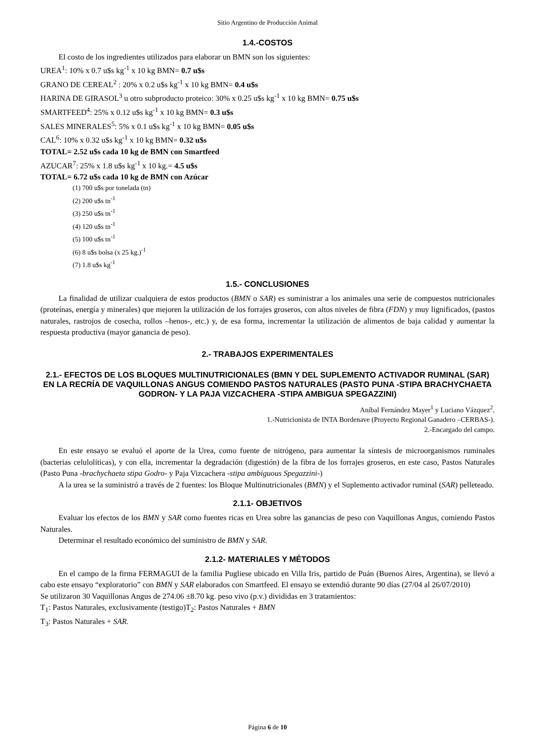Sitio Argentino de Producción Animal
1.4.-COSTOS
El costo de los ingredientes utilizados para elaborar un BMN son los siguientes:
UREA<sup>1</sup>: 10% x 0.7 u$s kg<sup>-1</sup> x 10 kg BMN= 0.7 u$s
GRANO DE CEREAL<sup>2</sup> : 20% x 0.2 u$s kg<sup>-1</sup> x 10 kg BMN= 0.4 u$s
HARINA DE GIRASOL<sup>3</sup> u otro subproducto proteico: 30% x 0.25 u$s kg<sup>-1</sup> x 10 kg BMN= 0.75 u$s
SMARTFEED<sup>4</sup>: 25% x 0.12 u$s kg<sup>-1</sup> x 10 kg BMN= 0.3 u$s
SALES MINERALES<sup>5</sup>: 5% x 0.1 u$s kg<sup>-1</sup> x 10 kg BMN= 0.05 u$s
CAL<sup>6</sup>: 10% x 0.32 u$s kg<sup>-1</sup> x 10 kg BMN= 0.32 u$s
TOTAL= 2.52 u$s cada 10 kg de BMN con Smartfeed
AZUCAR<sup>7</sup>: 25% x 1.8 u$s kg<sup>-1</sup> x 10 kg.= 4.5 u$s
TOTAL= 6.72 u$s cada 10 kg de BMN con Azúcar
(1) 700 u$s por tonelada (tn)
(2) 200 u$s tn<sup>-1</sup>
(3) 250 u$s tn<sup>-1</sup>
(4) 120 u$s tn<sup>-1</sup>
(5) 100 u$s tn<sup>-1</sup>
(6) 8 u$s bolsa (x 25 kg.)<sup>-1</sup>
(7) 1.8 u$s kg<sup>-1</sup>
1.5.- CONCLUSIONES
La finalidad de utilizar cualquiera de estos productos (BMN o SAR) es suministrar a los animales una serie de compuestos nutricionales (proteínas, energía y minerales) que mejoren la utilización de los forrajes groseros, con altos niveles de fibra (FDN) y muy lignificados, (pastos naturales, rastrojos de cosecha, rollos –henos-, etc.) y, de esa forma, incrementar la utilización de alimentos de baja calidad y aumentar la respuesta productiva (mayor ganancia de peso).
2.- TRABAJOS EXPERIMENTALES
2.1.- EFECTOS DE LOS BLOQUES MULTINUTRICIONALES (BMN Y DEL SUPLEMENTO ACTIVADOR RUMINAL (SAR) EN LA RECRÍA DE VAQUILLONAS ANGUS COMIENDO PASTOS NATURALES (PASTO PUNA -STIPA BRACHYCHAETA GODRON- Y LA PAJA VIZCACHERA -STIPA AMBIGUA SPEGAZZINI)
Aníbal Fernández Mayer<sup>1</sup> y Luciano Vázquez<sup>2</sup>.
1.-Nutricionista de INTA Bordenave (Proyecto Regional Ganadero –CERBAS-).
2.-Encargado del campo.
En este ensayo se evaluó el aporte de la Urea, como fuente de nitrógeno, para aumentar la síntesis de microorganismos ruminales (bacterias celulolíticas), y con ella, incrementar la degradación (digestión) de la fibra de los forrajes groseros, en este caso, Pastos Naturales (Pasto Puna -brachychaeta stipa Godro- y Paja Vizcachera -stipa ambiguous Spegazzini-)
A la urea se la suministró a través de 2 fuentes: los Bloque Multinutricionales (BMN) y el Suplemento activador ruminal (SAR) pelleteado.
2.1.1- OBJETIVOS
Evaluar los efectos de los BMN y SAR como fuentes ricas en Urea sobre las ganancias de peso con Vaquillonas Angus, comiendo Pastos Naturales.
Determinar el resultado económico del suministro de BMN y SAR.
2.1.2- MATERIALES Y MÉTODOS
En el campo de la firma FERMAGUI de la familia Pugliese ubicado en Villa Iris, partido de Puán (Buenos Aires, Argentina), se llevó a cabo este ensayo “exploratorio” con BMN y SAR elaborados con Smartfeed. El ensayo se extendió durante 90 días (27/04 al 26/07/2010)
Se utilizaron 30 Vaquillonas Angus de 274.06 ±8.70 kg. peso vivo (p.v.) divididas en 3 tratamientos:
T<sub>1</sub>: Pastos Naturales, exclusivamente (testigo)T<sub>2</sub>: Pastos Naturales + BMN
T<sub>3</sub>: Pastos Naturales + SAR.
Página 6 de 10